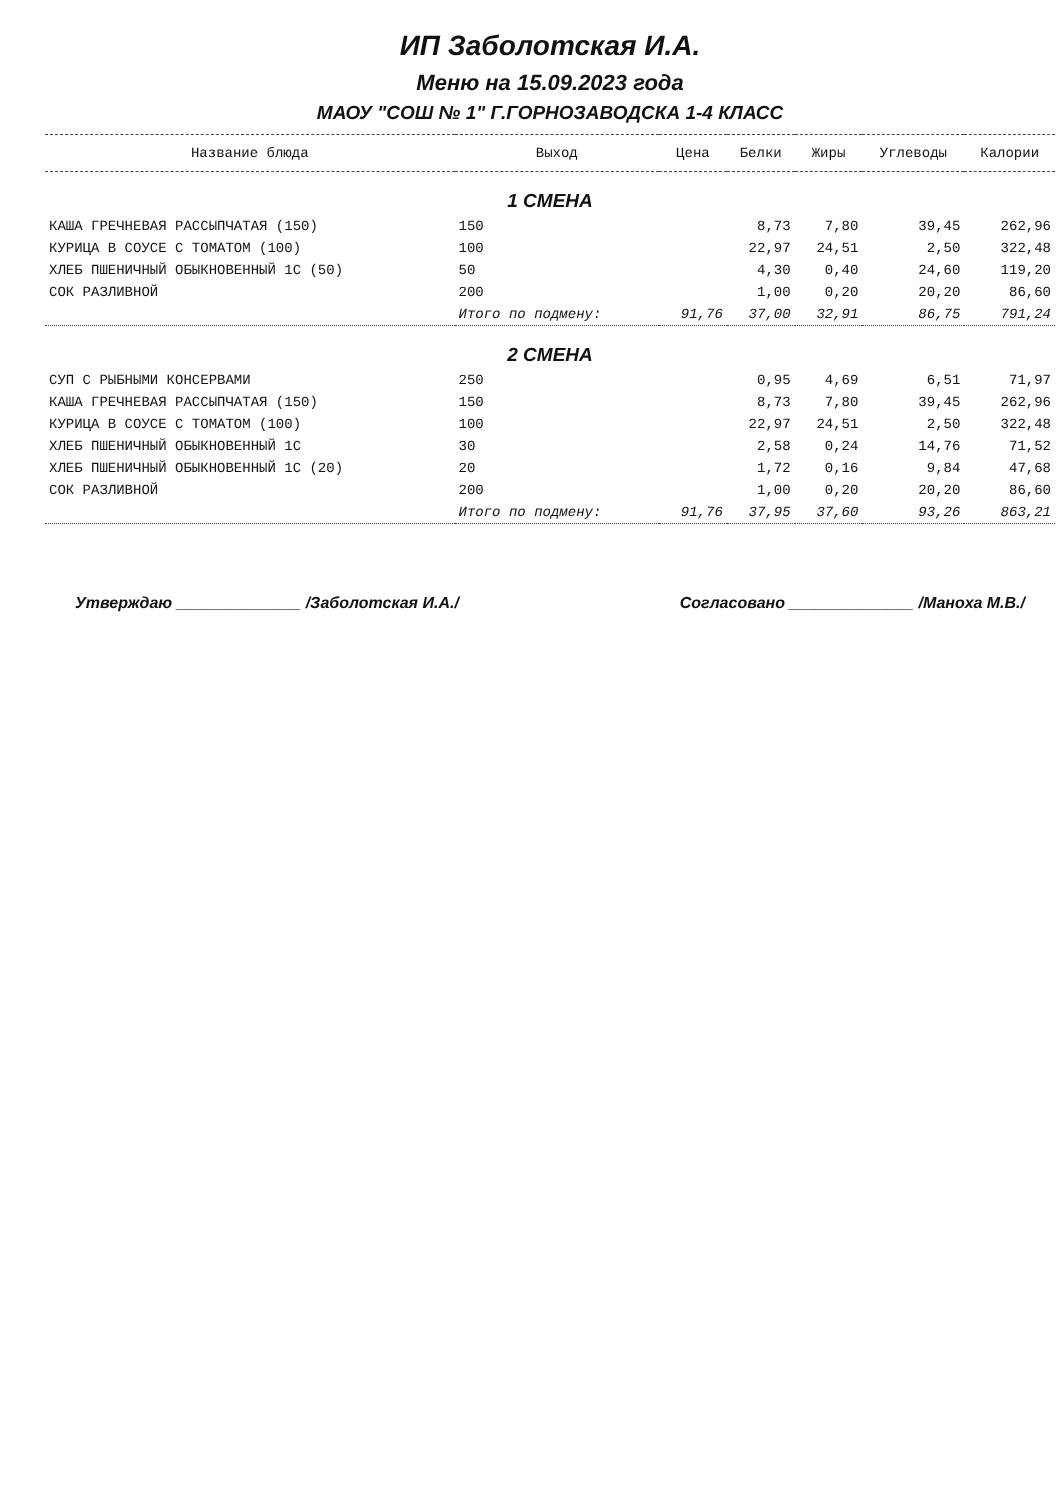ИП Заболотская И.А.
Меню на 15.09.2023 года
МАОУ "СОШ № 1" Г.ГОРНОЗАВОДСКА 1-4 КЛАСС
| Название блюда | Выход | Цена | Белки | Жиры | Углеводы | Калории |
| --- | --- | --- | --- | --- | --- | --- |
| 1 СМЕНА | | | | | | |
| КАША ГРЕЧНЕВАЯ РАССЫПЧАТАЯ (150) | 150 | | 8,73 | 7,80 | 39,45 | 262,96 |
| КУРИЦА В СОУСЕ С ТОМАТОМ (100) | 100 | | 22,97 | 24,51 | 2,50 | 322,48 |
| ХЛЕБ ПШЕНИЧНЫЙ ОБЫКНОВЕННЫЙ 1С (50) | 50 | | 4,30 | 0,40 | 24,60 | 119,20 |
| СОК РАЗЛИВНОЙ | 200 | | 1,00 | 0,20 | 20,20 | 86,60 |
| | Итого по подмену: | 91,76 | 37,00 | 32,91 | 86,75 | 791,24 |
| 2 СМЕНА | | | | | | |
| СУП С РЫБНЫМИ КОНСЕРВАМИ | 250 | | 0,95 | 4,69 | 6,51 | 71,97 |
| КАША ГРЕЧНЕВАЯ РАССЫПЧАТАЯ (150) | 150 | | 8,73 | 7,80 | 39,45 | 262,96 |
| КУРИЦА В СОУСЕ С ТОМАТОМ (100) | 100 | | 22,97 | 24,51 | 2,50 | 322,48 |
| ХЛЕБ ПШЕНИЧНЫЙ ОБЫКНОВЕННЫЙ 1С | 30 | | 2,58 | 0,24 | 14,76 | 71,52 |
| ХЛЕБ ПШЕНИЧНЫЙ ОБЫКНОВЕННЫЙ 1С (20) | 20 | | 1,72 | 0,16 | 9,84 | 47,68 |
| СОК РАЗЛИВНОЙ | 200 | | 1,00 | 0,20 | 20,20 | 86,60 |
| | Итого по подмену: | 91,76 | 37,95 | 37,60 | 93,26 | 863,21 |
Утверждаю ______________ /Заболотская И.А./
Согласовано ______________ /Манoха М.В./